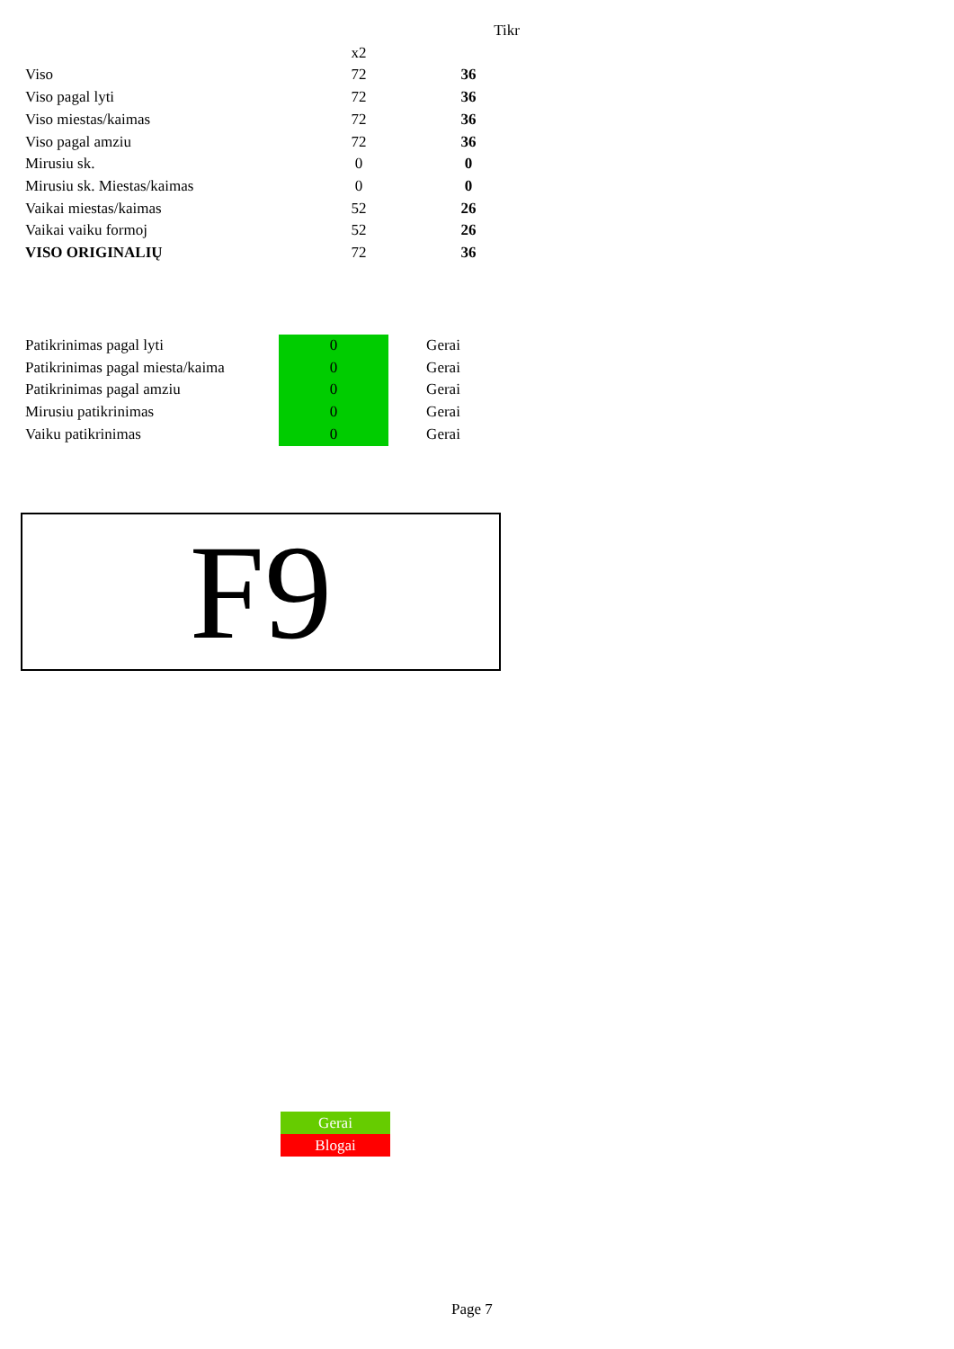| | | Tikr |
| | x2 | |
| Viso | 72 | 36 |
| Viso pagal lyti | 72 | 36 |
| Viso miestas/kaimas | 72 | 36 |
| Viso pagal amziu | 72 | 36 |
| Mirusiu sk. | 0 | 0 |
| Mirusiu sk. Miestas/kaimas | 0 | 0 |
| Vaikai miestas/kaimas | 52 | 26 |
| Vaikai vaiku formoj | 52 | 26 |
| VISO ORIGINALIŲ | 72 | 36 |
| Patikrinimas pagal lyti | 0 | Gerai |
| Patikrinimas pagal miesta/kaima | 0 | Gerai |
| Patikrinimas pagal amziu | 0 | Gerai |
| Mirusiu patikrinimas | 0 | Gerai |
| Vaiku patikrinimas | 0 | Gerai |
F9
Gerai
Blogai
Page 7